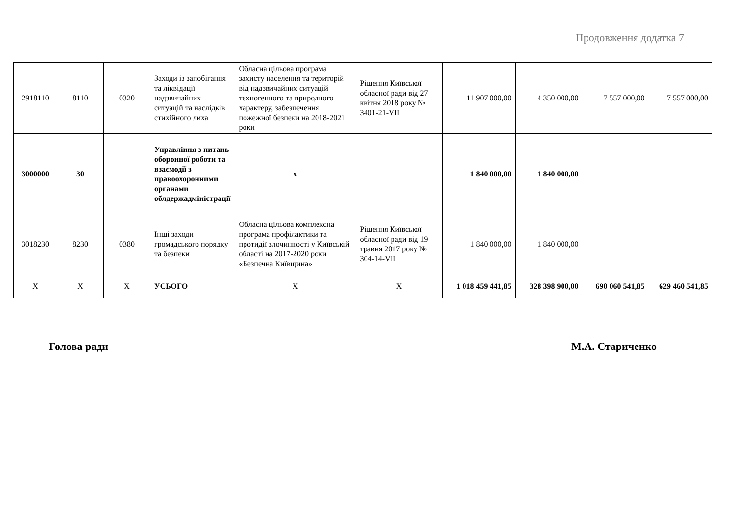Продовження додатка 7
| 2918110 | 8110 | 0320 | Заходи із запобігання та ліквідації надзвичайних ситуацій та наслідків стихійного лиха | Обласна цільова програма захисту населення та територій від надзвичайних ситуацій техногенного та природного характеру, забезпечення пожежної безпеки на 2018-2021 роки | Рішення Київської обласної ради від 27 квітня 2018 року № 3401-21-VII | 11 907 000,00 | 4 350 000,00 | 7 557 000,00 | 7 557 000,00 |
| 3000000 | 30 | | Управління з питань оборонної роботи та взаємодії з правоохоронними органами облдержадміністрації | х | | 1 840 000,00 | 1 840 000,00 | | |
| 3018230 | 8230 | 0380 | Інші заходи громадського порядку та безпеки | Обласна цільова комплексна програма профілактики та протидії злочинності у Київській області на 2017-2020 роки «Безпечна Київщина» | Рішення Київської обласної ради від 19 травня 2017 року № 304-14-VII | 1 840 000,00 | 1 840 000,00 | | |
| Х | Х | Х | УСЬОГО | Х | Х | 1 018 459 441,85 | 328 398 900,00 | 690 060 541,85 | 629 460 541,85 |
Голова ради М.А. Стариченко